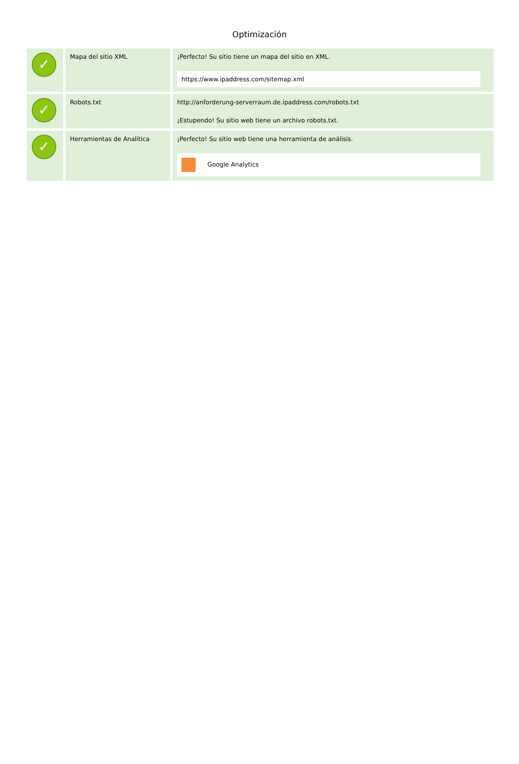Optimización
| ✓ | Mapa del sitio XML | ¡Perfecto! Su sitio tiene un mapa del sitio en XML. https://www.ipaddress.com/sitemap.xml |
| ✓ | Robots.txt | http://anforderung-serverraum.de.ipaddress.com/robots.txt ¡Estupendo! Su sitio web tiene un archivo robots.txt. |
| ✓ | Herramientas de Analítica | ¡Perfecto! Su sitio web tiene una herramienta de análisis. Google Analytics |